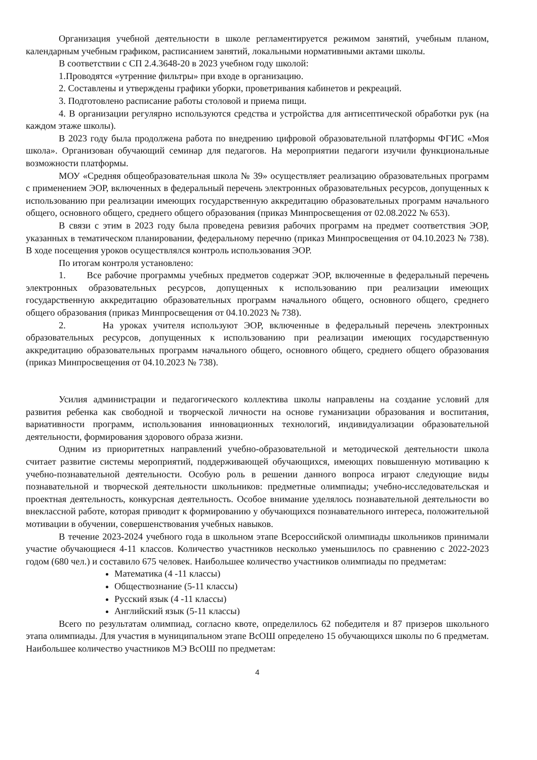Организация учебной деятельности в школе регламентируется режимом занятий, учебным планом, календарным учебным графиком, расписанием занятий, локальными нормативными актами школы.
В соответствии с СП 2.4.3648-20 в 2023 учебном году школой:
1.Проводятся «утренние фильтры» при входе в организацию.
2. Составлены и утверждены графики уборки, проветривания кабинетов и рекреаций.
3. Подготовлено расписание работы столовой и приема пищи.
4. В организации регулярно используются средства и устройства для антисептической обработки рук (на каждом этаже школы).
В 2023 году была продолжена работа по внедрению цифровой образовательной платформы ФГИС «Моя школа». Организован обучающий семинар для педагогов. На мероприятии педагоги изучили функциональные возможности платформы.
МОУ «Средняя общеобразовательная школа № 39» осуществляет реализацию образовательных программ с применением ЭОР, включенных в федеральный перечень электронных образовательных ресурсов, допущенных к использованию при реализации имеющих государственную аккредитацию образовательных программ начального общего, основного общего, среднего общего образования (приказ Минпросвещения от 02.08.2022 № 653).
В связи с этим в 2023 году была проведена ревизия рабочих программ на предмет соответствия ЭОР, указанных в тематическом планировании, федеральному перечню (приказ Минпросвещения от 04.10.2023 № 738). В ходе посещения уроков осуществлялся контроль использования ЭОР.
По итогам контроля установлено:
1. Все рабочие программы учебных предметов содержат ЭОР, включенные в федеральный перечень электронных образовательных ресурсов, допущенных к использованию при реализации имеющих государственную аккредитацию образовательных программ начального общего, основного общего, среднего общего образования (приказ Минпросвещения от 04.10.2023 № 738).
2. На уроках учителя используют ЭОР, включенные в федеральный перечень электронных образовательных ресурсов, допущенных к использованию при реализации имеющих государственную аккредитацию образовательных программ начального общего, основного общего, среднего общего образования (приказ Минпросвещения от 04.10.2023 № 738).
Усилия администрации и педагогического коллектива школы направлены на создание условий для развития ребенка как свободной и творческой личности на основе гуманизации образования и воспитания, вариативности программ, использования инновационных технологий, индивидуализации образовательной деятельности, формирования здорового образа жизни.
Одним из приоритетных направлений учебно-образовательной и методической деятельности школа считает развитие системы мероприятий, поддерживающей обучающихся, имеющих повышенную мотивацию к учебно-познавательной деятельности. Особую роль в решении данного вопроса играют следующие виды познавательной и творческой деятельности школьников: предметные олимпиады; учебно-исследовательская и проектная деятельность, конкурсная деятельность. Особое внимание уделялось познавательной деятельности во внеклассной работе, которая приводит к формированию у обучающихся познавательного интереса, положительной мотивации в обучении, совершенствования учебных навыков.
В течение 2023-2024 учебного года в школьном этапе Всероссийской олимпиады школьников принимали участие обучающиеся 4-11 классов. Количество участников несколько уменьшилось по сравнению с 2022-2023 годом (680 чел.) и составило 675 человек. Наибольшее количество участников олимпиады по предметам:
Математика (4 -11 классы)
Обществознание (5-11 классы)
Русский язык (4 -11 классы)
Английский язык (5-11 классы)
Всего по результатам олимпиад, согласно квоте, определилось 62 победителя и 87 призеров школьного этапа олимпиады. Для участия в муниципальном этапе ВсОШ определено 15 обучающихся школы по 6 предметам. Наибольшее количество участников МЭ ВсОШ по предметам:
4